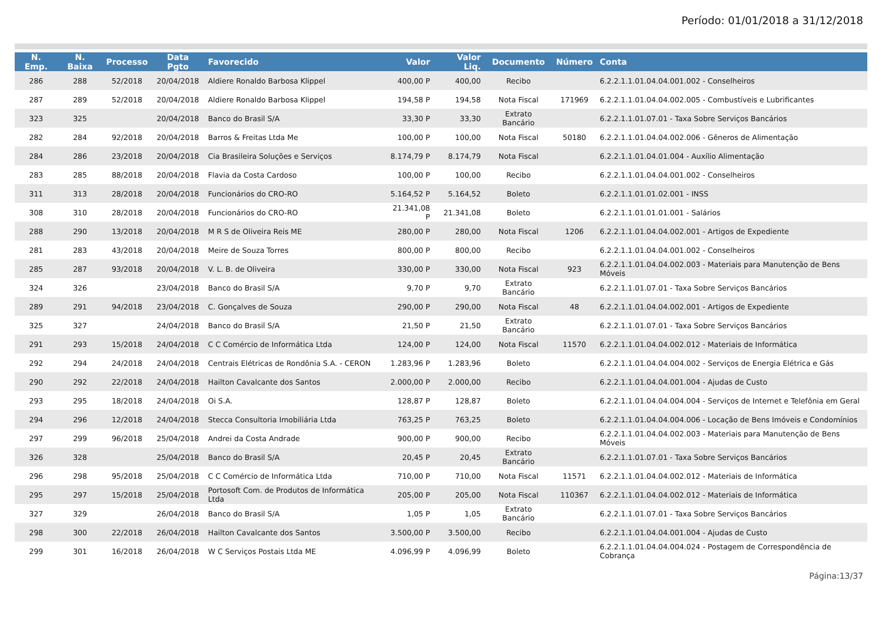Período: 01/01/2018 a 31/12/2018
| N. Emp. | N. Baixa | Processo | Data Pgto | Favorecido | Valor | Valor Liq. | Documento | Número | Conta |
| --- | --- | --- | --- | --- | --- | --- | --- | --- | --- |
| 286 | 288 | 52/2018 | 20/04/2018 | Aldiere Ronaldo Barbosa Klippel | 400,00 P | 400,00 | Recibo | | 6.2.2.1.1.01.04.04.001.002 - Conselheiros |
| 287 | 289 | 52/2018 | 20/04/2018 | Aldiere Ronaldo Barbosa Klippel | 194,58 P | 194,58 | Nota Fiscal | 171969 | 6.2.2.1.1.01.04.04.002.005 - Combustíveis e Lubrificantes |
| 323 | 325 | | 20/04/2018 | Banco do Brasil S/A | 33,30 P | 33,30 | Extrato Bancário | | 6.2.2.1.1.01.07.01 - Taxa Sobre Serviços Bancários |
| 282 | 284 | 92/2018 | 20/04/2018 | Barros & Freitas Ltda Me | 100,00 P | 100,00 | Nota Fiscal | 50180 | 6.2.2.1.1.01.04.04.002.006 - Gêneros de Alimentação |
| 284 | 286 | 23/2018 | 20/04/2018 | Cia Brasileira Soluções e Serviços | 8.174,79 P | 8.174,79 | Nota Fiscal | | 6.2.2.1.1.01.04.01.004 - Auxílio Alimentação |
| 283 | 285 | 88/2018 | 20/04/2018 | Flavia da Costa Cardoso | 100,00 P | 100,00 | Recibo | | 6.2.2.1.1.01.04.04.001.002 - Conselheiros |
| 311 | 313 | 28/2018 | 20/04/2018 | Funcionários do CRO-RO | 5.164,52 P | 5.164,52 | Boleto | | 6.2.2.1.1.01.01.02.001 - INSS |
| 308 | 310 | 28/2018 | 20/04/2018 | Funcionários do CRO-RO | 21.341,08 P | 21.341,08 | Boleto | | 6.2.2.1.1.01.01.01.001 - Salários |
| 288 | 290 | 13/2018 | 20/04/2018 | M R S de Oliveira Reis ME | 280,00 P | 280,00 | Nota Fiscal | 1206 | 6.2.2.1.1.01.04.04.002.001 - Artigos de Expediente |
| 281 | 283 | 43/2018 | 20/04/2018 | Meire de Souza Torres | 800,00 P | 800,00 | Recibo | | 6.2.2.1.1.01.04.04.001.002 - Conselheiros |
| 285 | 287 | 93/2018 | 20/04/2018 | V. L. B. de Oliveira | 330,00 P | 330,00 | Nota Fiscal | 923 | 6.2.2.1.1.01.04.04.002.003 - Materiais para Manutenção de Bens Móveis |
| 324 | 326 | | 23/04/2018 | Banco do Brasil S/A | 9,70 P | 9,70 | Extrato Bancário | | 6.2.2.1.1.01.07.01 - Taxa Sobre Serviços Bancários |
| 289 | 291 | 94/2018 | 23/04/2018 | C. Gonçalves de Souza | 290,00 P | 290,00 | Nota Fiscal | 48 | 6.2.2.1.1.01.04.04.002.001 - Artigos de Expediente |
| 325 | 327 | | 24/04/2018 | Banco do Brasil S/A | 21,50 P | 21,50 | Extrato Bancário | | 6.2.2.1.1.01.07.01 - Taxa Sobre Serviços Bancários |
| 291 | 293 | 15/2018 | 24/04/2018 | C C Comércio de Informática Ltda | 124,00 P | 124,00 | Nota Fiscal | 11570 | 6.2.2.1.1.01.04.04.002.012 - Materiais de Informática |
| 292 | 294 | 24/2018 | 24/04/2018 | Centrais Elétricas de Rondônia S.A. - CERON | 1.283,96 P | 1.283,96 | Boleto | | 6.2.2.1.1.01.04.04.004.002 - Serviços de Energia Elétrica e Gás |
| 290 | 292 | 22/2018 | 24/04/2018 | Hailton Cavalcante dos Santos | 2.000,00 P | 2.000,00 | Recibo | | 6.2.2.1.1.01.04.04.001.004 - Ajudas de Custo |
| 293 | 295 | 18/2018 | 24/04/2018 | Oi S.A. | 128,87 P | 128,87 | Boleto | | 6.2.2.1.1.01.04.04.004.004 - Serviços de Internet e Telefônia em Geral |
| 294 | 296 | 12/2018 | 24/04/2018 | Stecca Consultoria Imobiliária Ltda | 763,25 P | 763,25 | Boleto | | 6.2.2.1.1.01.04.04.004.006 - Locação de Bens Imóveis e Condomínios |
| 297 | 299 | 96/2018 | 25/04/2018 | Andrei da Costa Andrade | 900,00 P | 900,00 | Recibo | | 6.2.2.1.1.01.04.04.002.003 - Materiais para Manutenção de Bens Móveis |
| 326 | 328 | | 25/04/2018 | Banco do Brasil S/A | 20,45 P | 20,45 | Extrato Bancário | | 6.2.2.1.1.01.07.01 - Taxa Sobre Serviços Bancários |
| 296 | 298 | 95/2018 | 25/04/2018 | C C Comércio de Informática Ltda | 710,00 P | 710,00 | Nota Fiscal | 11571 | 6.2.2.1.1.01.04.04.002.012 - Materiais de Informática |
| 295 | 297 | 15/2018 | 25/04/2018 | Portosoft Com. de Produtos de Informática Ltda | 205,00 P | 205,00 | Nota Fiscal | 110367 | 6.2.2.1.1.01.04.04.002.012 - Materiais de Informática |
| 327 | 329 | | 26/04/2018 | Banco do Brasil S/A | 1,05 P | 1,05 | Extrato Bancário | | 6.2.2.1.1.01.07.01 - Taxa Sobre Serviços Bancários |
| 298 | 300 | 22/2018 | 26/04/2018 | Hailton Cavalcante dos Santos | 3.500,00 P | 3.500,00 | Recibo | | 6.2.2.1.1.01.04.04.001.004 - Ajudas de Custo |
| 299 | 301 | 16/2018 | 26/04/2018 | W C Serviços Postais Ltda ME | 4.096,99 P | 4.096,99 | Boleto | | 6.2.2.1.1.01.04.04.004.024 - Postagem de Correspondência de Cobrança |
Página:13/37